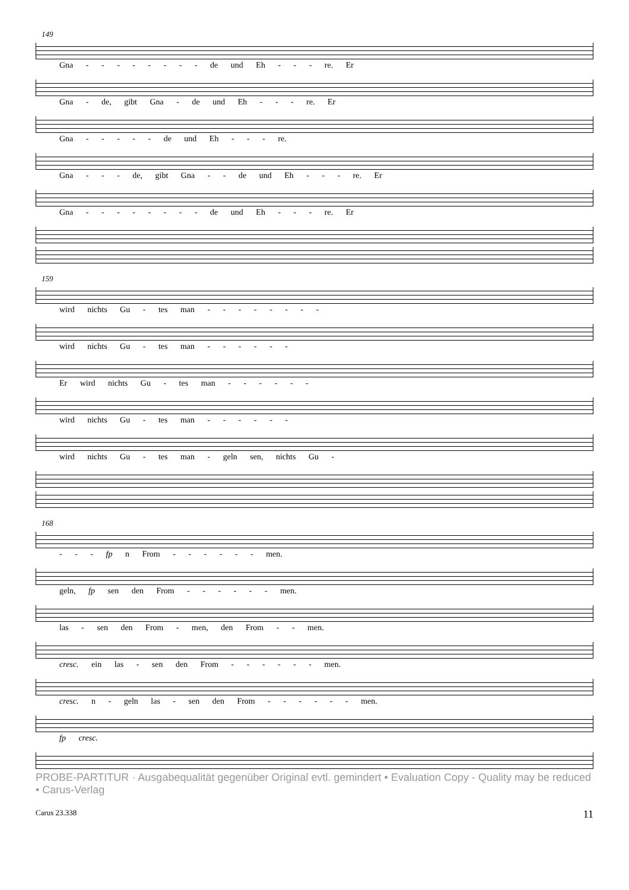149
Gna - - - - - - - - de und Eh - - - re. Er
Gna - de, gibt Gna - de und Eh - - - re. Er
Gna - - - - - de und Eh - - - re.
Gna - - - de, gibt Gna - - de und Eh - - - re. Er
Gna - - - - - - - - de und Eh - - - re. Er
159
wird nichts Gu - tes man - - - - - - - -
wird nichts Gu - tes man - - - - - -
Er wird nichts Gu - tes man - - - - - -
wird nichts Gu - tes man - - - - - -
wird nichts Gu - tes man - geln sen, nichts Gu -
168
- - - fp n From - - - - - - men.
geln, fp sen den From - - - - - - men.
las - sen den From - men, den From - - men.
cresc. ein las - sen den From - - - - - - men.
cresc. n - geln las - sen den From - - - - - - men.
fp cresc.
PROBE-PARTITUR · Ausgabequalität gegenüber Original evtl. gemindert • Evaluation Copy - Quality may be reduced • Carus-Verlag
Carus 23.338 11